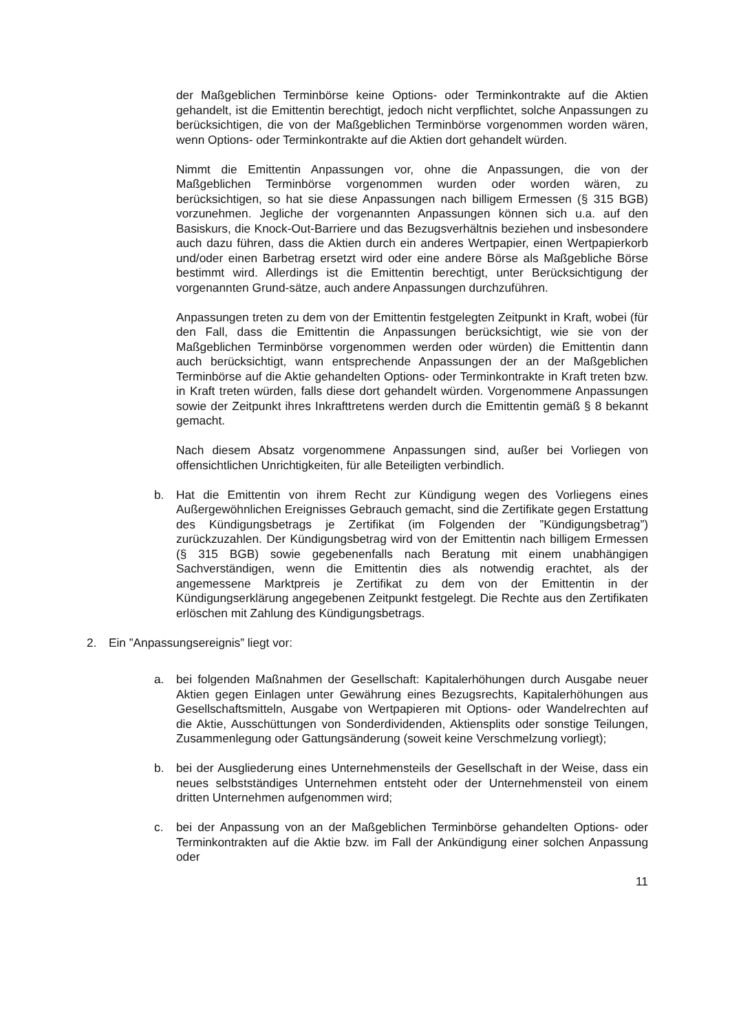der Maßgeblichen Terminbörse keine Options- oder Terminkontrakte auf die Aktien gehandelt, ist die Emittentin berechtigt, jedoch nicht verpflichtet, solche Anpassungen zu berücksichtigen, die von der Maßgeblichen Terminbörse vorgenommen worden wären, wenn Options- oder Terminkontrakte auf die Aktien dort gehandelt würden.
Nimmt die Emittentin Anpassungen vor, ohne die Anpassungen, die von der Maßgeblichen Terminbörse vorgenommen wurden oder worden wären, zu berücksichtigen, so hat sie diese Anpassungen nach billigem Ermessen (§ 315 BGB) vorzunehmen. Jegliche der vorgenannten Anpassungen können sich u.a. auf den Basiskurs, die Knock-Out-Barriere und das Bezugsverhältnis beziehen und insbesondere auch dazu führen, dass die Aktien durch ein anderes Wertpapier, einen Wertpapierkorb und/oder einen Barbetrag ersetzt wird oder eine andere Börse als Maßgebliche Börse bestimmt wird. Allerdings ist die Emittentin berechtigt, unter Berücksichtigung der vorgenannten Grund-sätze, auch andere Anpassungen durchzuführen.
Anpassungen treten zu dem von der Emittentin festgelegten Zeitpunkt in Kraft, wobei (für den Fall, dass die Emittentin die Anpassungen berücksichtigt, wie sie von der Maßgeblichen Terminbörse vorgenommen werden oder würden) die Emittentin dann auch berücksichtigt, wann entsprechende Anpassungen der an der Maßgeblichen Terminbörse auf die Aktie gehandelten Options- oder Terminkontrakte in Kraft treten bzw. in Kraft treten würden, falls diese dort gehandelt würden. Vorgenommene Anpassungen sowie der Zeitpunkt ihres Inkrafttretens werden durch die Emittentin gemäß § 8 bekannt gemacht.
Nach diesem Absatz vorgenommene Anpassungen sind, außer bei Vorliegen von offensichtlichen Unrichtigkeiten, für alle Beteiligten verbindlich.
b. Hat die Emittentin von ihrem Recht zur Kündigung wegen des Vorliegens eines Außergewöhnlichen Ereignisses Gebrauch gemacht, sind die Zertifikate gegen Erstattung des Kündigungsbetrags je Zertifikat (im Folgenden der ”Kündigungsbetrag”) zurückzuzahlen. Der Kündigungsbetrag wird von der Emittentin nach billigem Ermessen (§ 315 BGB) sowie gegebenenfalls nach Beratung mit einem unabhängigen Sachverständigen, wenn die Emittentin dies als notwendig erachtet, als der angemessene Marktpreis je Zertifikat zu dem von der Emittentin in der Kündigungserklärung angegebenen Zeitpunkt festgelegt. Die Rechte aus den Zertifikaten erlöschen mit Zahlung des Kündigungsbetrags.
2. Ein ”Anpassungsereignis” liegt vor:
a. bei folgenden Maßnahmen der Gesellschaft: Kapitalerhöhungen durch Ausgabe neuer Aktien gegen Einlagen unter Gewährung eines Bezugsrechts, Kapitalerhöhungen aus Gesellschaftsmitteln, Ausgabe von Wertpapieren mit Options- oder Wandelrechten auf die Aktie, Ausschüttungen von Sonderdividenden, Aktiensplits oder sonstige Teilungen, Zusammenlegung oder Gattungsänderung (soweit keine Verschmelzung vorliegt);
b. bei der Ausgliederung eines Unternehmensteils der Gesellschaft in der Weise, dass ein neues selbstständiges Unternehmen entsteht oder der Unternehmensteil von einem dritten Unternehmen aufgenommen wird;
c. bei der Anpassung von an der Maßgeblichen Terminbörse gehandelten Options- oder Terminkontrakten auf die Aktie bzw. im Fall der Ankündigung einer solchen Anpassung oder
11